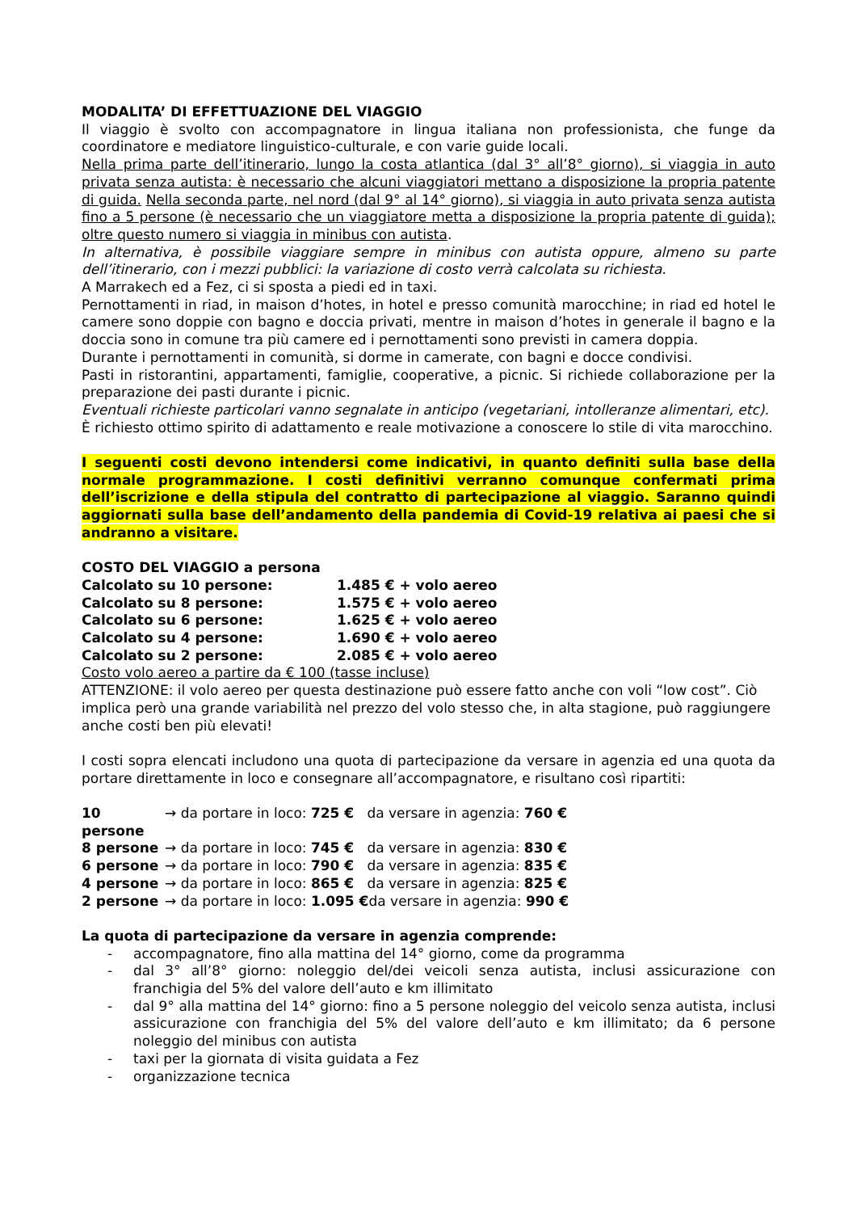MODALITA’ DI EFFETTUAZIONE DEL VIAGGIO
Il viaggio è svolto con accompagnatore in lingua italiana non professionista, che funge da coordinatore e mediatore linguistico-culturale, e con varie guide locali.
Nella prima parte dell’itinerario, lungo la costa atlantica (dal 3° all’8° giorno), si viaggia in auto privata senza autista: è necessario che alcuni viaggiatori mettano a disposizione la propria patente di guida. Nella seconda parte, nel nord (dal 9° al 14° giorno), si viaggia in auto privata senza autista fino a 5 persone (è necessario che un viaggiatore metta a disposizione la propria patente di guida); oltre questo numero si viaggia in minibus con autista.
In alternativa, è possibile viaggiare sempre in minibus con autista oppure, almeno su parte dell’itinerario, con i mezzi pubblici: la variazione di costo verrà calcolata su richiesta.
A Marrakech ed a Fez, ci si sposta a piedi ed in taxi.
Pernottamenti in riad, in maison d’hotes, in hotel e presso comunità marocchine; in riad ed hotel le camere sono doppie con bagno e doccia privati, mentre in maison d’hotes in generale il bagno e la doccia sono in comune tra più camere ed i pernottamenti sono previsti in camera doppia.
Durante i pernottamenti in comunità, si dorme in camerate, con bagni e docce condivisi.
Pasti in ristorantini, appartamenti, famiglie, cooperative, a picnic. Si richiede collaborazione per la preparazione dei pasti durante i picnic.
Eventuali richieste particolari vanno segnalate in anticipo (vegetariani, intolleranze alimentari, etc).
È richiesto ottimo spirito di adattamento e reale motivazione a conoscere lo stile di vita marocchino.
I seguenti costi devono intendersi come indicativi, in quanto definiti sulla base della normale programmazione. I costi definitivi verranno comunque confermati prima dell’iscrizione e della stipula del contratto di partecipazione al viaggio. Saranno quindi aggiornati sulla base dell’andamento della pandemia di Covid-19 relativa ai paesi che si andranno a visitare.
COSTO DEL VIAGGIO a persona
Calcolato su 10 persone: 1.485 € + volo aereo
Calcolato su 8 persone: 1.575 € + volo aereo
Calcolato su 6 persone: 1.625 € + volo aereo
Calcolato su 4 persone: 1.690 € + volo aereo
Calcolato su 2 persone: 2.085 € + volo aereo
Costo volo aereo a partire da € 100 (tasse incluse)
ATTENZIONE: il volo aereo per questa destinazione può essere fatto anche con voli “low cost”. Ciò implica però una grande variabilità nel prezzo del volo stesso che, in alta stagione, può raggiungere anche costi ben più elevati!
I costi sopra elencati includono una quota di partecipazione da versare in agenzia ed una quota da portare direttamente in loco e consegnare all’accompagnatore, e risultano così ripartiti:
10 persone → da portare in loco: 725 € da versare in agenzia: 760 €
8 persone → da portare in loco: 745 € da versare in agenzia: 830 €
6 persone → da portare in loco: 790 € da versare in agenzia: 835 €
4 persone → da portare in loco: 865 € da versare in agenzia: 825 €
2 persone → da portare in loco: 1.095 € da versare in agenzia: 990 €
La quota di partecipazione da versare in agenzia comprende:
- accompagnatore, fino alla mattina del 14° giorno, come da programma
- dal 3° all’8° giorno: noleggio del/dei veicoli senza autista, inclusi assicurazione con franchigia del 5% del valore dell’auto e km illimitato
- dal 9° alla mattina del 14° giorno: fino a 5 persone noleggio del veicolo senza autista, inclusi assicurazione con franchigia del 5% del valore dell’auto e km illimitato; da 6 persone noleggio del minibus con autista
- taxi per la giornata di visita guidata a Fez
- organizzazione tecnica